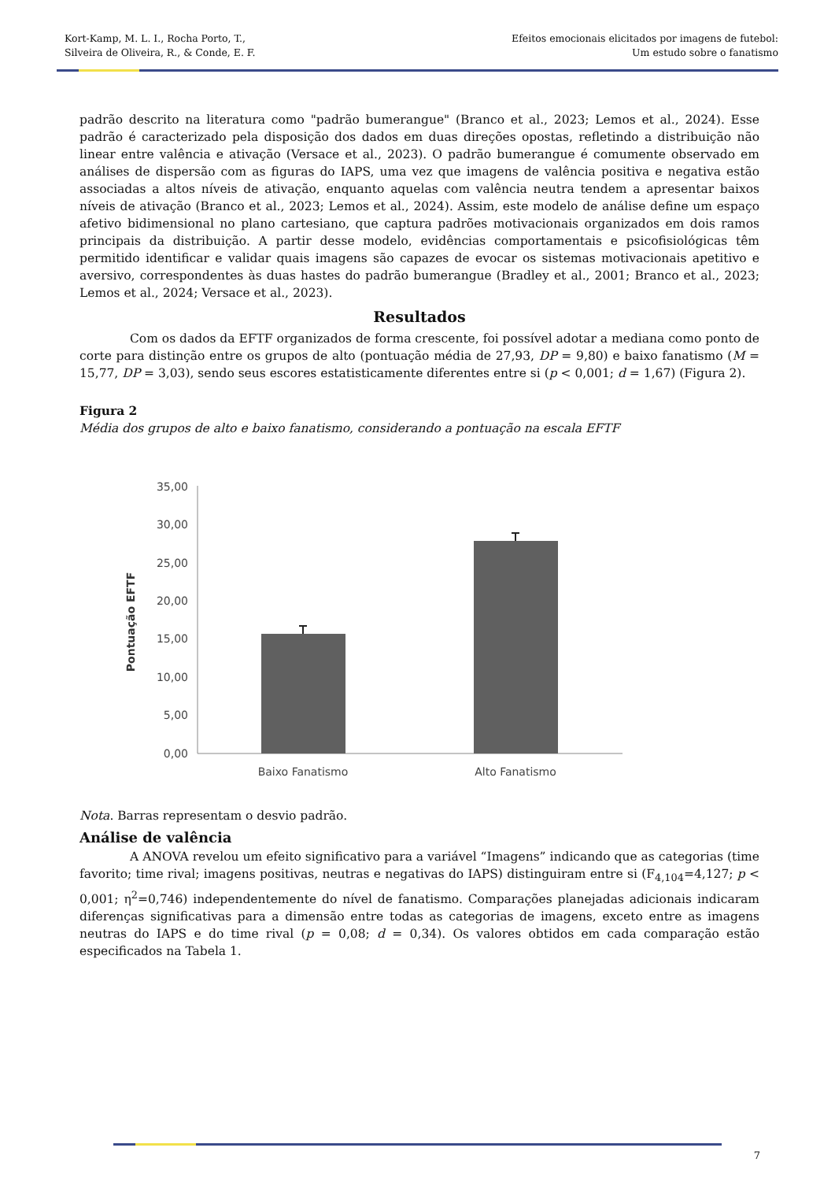Kort-Kamp, M. L. I., Rocha Porto, T.,
Silveira de Oliveira, R., & Conde, E. F.
Efeitos emocionais elicitados por imagens de futebol:
Um estudo sobre o fanatismo
padrão descrito na literatura como "padrão bumerangue" (Branco et al., 2023; Lemos et al., 2024). Esse padrão é caracterizado pela disposição dos dados em duas direções opostas, refletindo a distribuição não linear entre valência e ativação (Versace et al., 2023). O padrão bumerangue é comumente observado em análises de dispersão com as figuras do IAPS, uma vez que imagens de valência positiva e negativa estão associadas a altos níveis de ativação, enquanto aquelas com valência neutra tendem a apresentar baixos níveis de ativação (Branco et al., 2023; Lemos et al., 2024). Assim, este modelo de análise define um espaço afetivo bidimensional no plano cartesiano, que captura padrões motivacionais organizados em dois ramos principais da distribuição. A partir desse modelo, evidências comportamentais e psicofisiológicas têm permitido identificar e validar quais imagens são capazes de evocar os sistemas motivacionais apetitivo e aversivo, correspondentes às duas hastes do padrão bumerangue (Bradley et al., 2001; Branco et al., 2023; Lemos et al., 2024; Versace et al., 2023).
Resultados
Com os dados da EFTF organizados de forma crescente, foi possível adotar a mediana como ponto de corte para distinção entre os grupos de alto (pontuação média de 27,93, DP = 9,80) e baixo fanatismo (M = 15,77, DP = 3,03), sendo seus escores estatisticamente diferentes entre si (p < 0,001; d = 1,67) (Figura 2).
Figura 2
Média dos grupos de alto e baixo fanatismo, considerando a pontuação na escala EFTF
35,00
30,00
25,00
20,00
15,00
10,00
5,00
0,00
Pontuação EFTF
Baixo Fanatismo
Alto Fanatismo
Nota. Barras representam o desvio padrão.
Análise de valência
A ANOVA revelou um efeito significativo para a variável “Imagens” indicando que as categorias (time favorito; time rival; imagens positivas, neutras e negativas do IAPS) distinguiram entre si (F<sub>4,104</sub>=4,127; p < 0,001; η<sup>2</sup>=0,746) independentemente do nível de fanatismo. Comparações planejadas adicionais indicaram diferenças significativas para a dimensão entre todas as categorias de imagens, exceto entre as imagens neutras do IAPS e do time rival (p = 0,08; d = 0,34). Os valores obtidos em cada comparação estão especificados na Tabela 1.
7